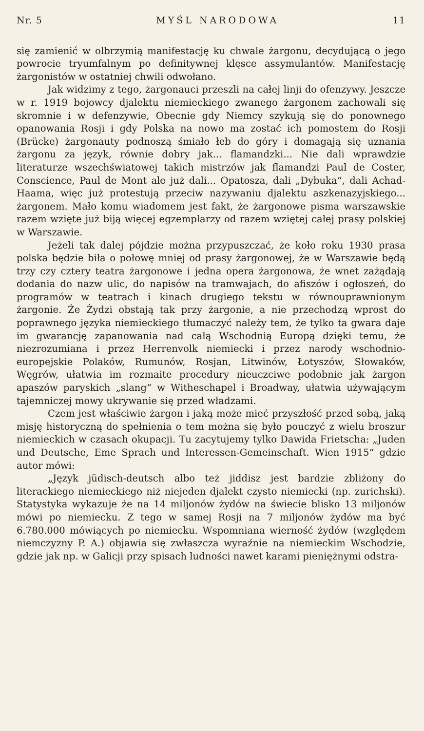Nr. 5 MYŚL NARODOWA 11
się zamienić w olbrzymią manifestację ku chwale żargonu, decydującą o jego powrocie tryumfalnym po definitywnej klęsce assymulantów. Manifestację żargonistów w ostatniej chwili odwołano.
Jak widzimy z tego, żargonauci przeszli na całej linji do ofenzywy. Jeszcze w r. 1919 bojowcy djalektu niemieckiego zwanego żargonem zachowali się skromnie i w defenzywie, Obecnie gdy Niemcy szykują się do ponownego opanowania Rosji i gdy Polska na nowo ma zostać ich pomostem do Rosji (Brücke) żargonauty podnoszą śmiało łeb do góry i domagają się uznania żargonu za język, równie dobry jak... flamandzki... Nie dali wprawdzie literaturze wszechświatowej takich mistrzów jak flamandzi Paul de Coster, Conscience, Paul de Mont ale już dali... Opatosza, dali „Dybuka“, dali Achad-Haama, więc już protestują przeciw nazywaniu djalektu aszkenazyjskiego... żargonem. Mało komu wiadomem jest fakt, że żargonowe pisma warszawskie razem wzięte już biją więcej egzemplarzy od razem wziętej całej prasy polskiej w Warszawie.
Jeżeli tak dalej pójdzie można przypuszczać, że koło roku 1930 prasa polska będzie biła o połowę mniej od prasy żargonowej, że w Warszawie będą trzy czy cztery teatra żargonowe i jedna opera żargonowa, że wnet zażądają dodania do nazw ulic, do napisów na tramwajach, do afiszów i ogłoszeń, do programów w teatrach i kinach drugiego tekstu w równouprawnionym żargonie. Że Żydzi obstają tak przy żargonie, a nie przechodzą wprost do poprawnego języka niemieckiego tłumaczyć należy tem, że tylko ta gwara daje im gwarancję zapanowania nad całą Wschodnią Europą dzięki temu, że niezrozumiana i przez Herrenvolk niemiecki i przez narody wschodnio-europejskie Polaków, Rumunów, Rosjan, Litwinów, Łotyszów, Słowaków, Węgrów, ułatwia im rozmaite procedury nieuczciwe podobnie jak żargon apaszów paryskich „slang“ w Witheschapel i Broadway, ułatwia używającym tajemniczej mowy ukrywanie się przed władzami.
Czem jest właściwie żargon i jaką może mieć przyszłość przed sobą, jaką misję historyczną do spełnienia o tem można się było pouczyć z wielu broszur niemieckich w czasach okupacji. Tu zacytujemy tylko Dawida Frietscha: „Juden und Deutsche, Eme Sprach und Interessen-Gemeinschaft. Wien 1915“ gdzie autor mówi:
„Język jüdisch-deutsch albo też jiddisz jest bardzie zbliżony do literackiego niemieckiego niż niejeden djalekt czysto niemiecki (np. zurichski). Statystyka wykazuje że na 14 miljonów żydów na świecie blisko 13 miljonów mówi po niemiecku. Z tego w samej Rosji na 7 miljonów żydów ma być 6.780.000 mówiących po niemiecku. Wspomniana wierność żydów (względem niemczyzny P. A.) objawia się zwłaszcza wyraźnie na niemieckim Wschodzie, gdzie jak np. w Galicji przy spisach ludności nawet karami pieniężnymi odstra-